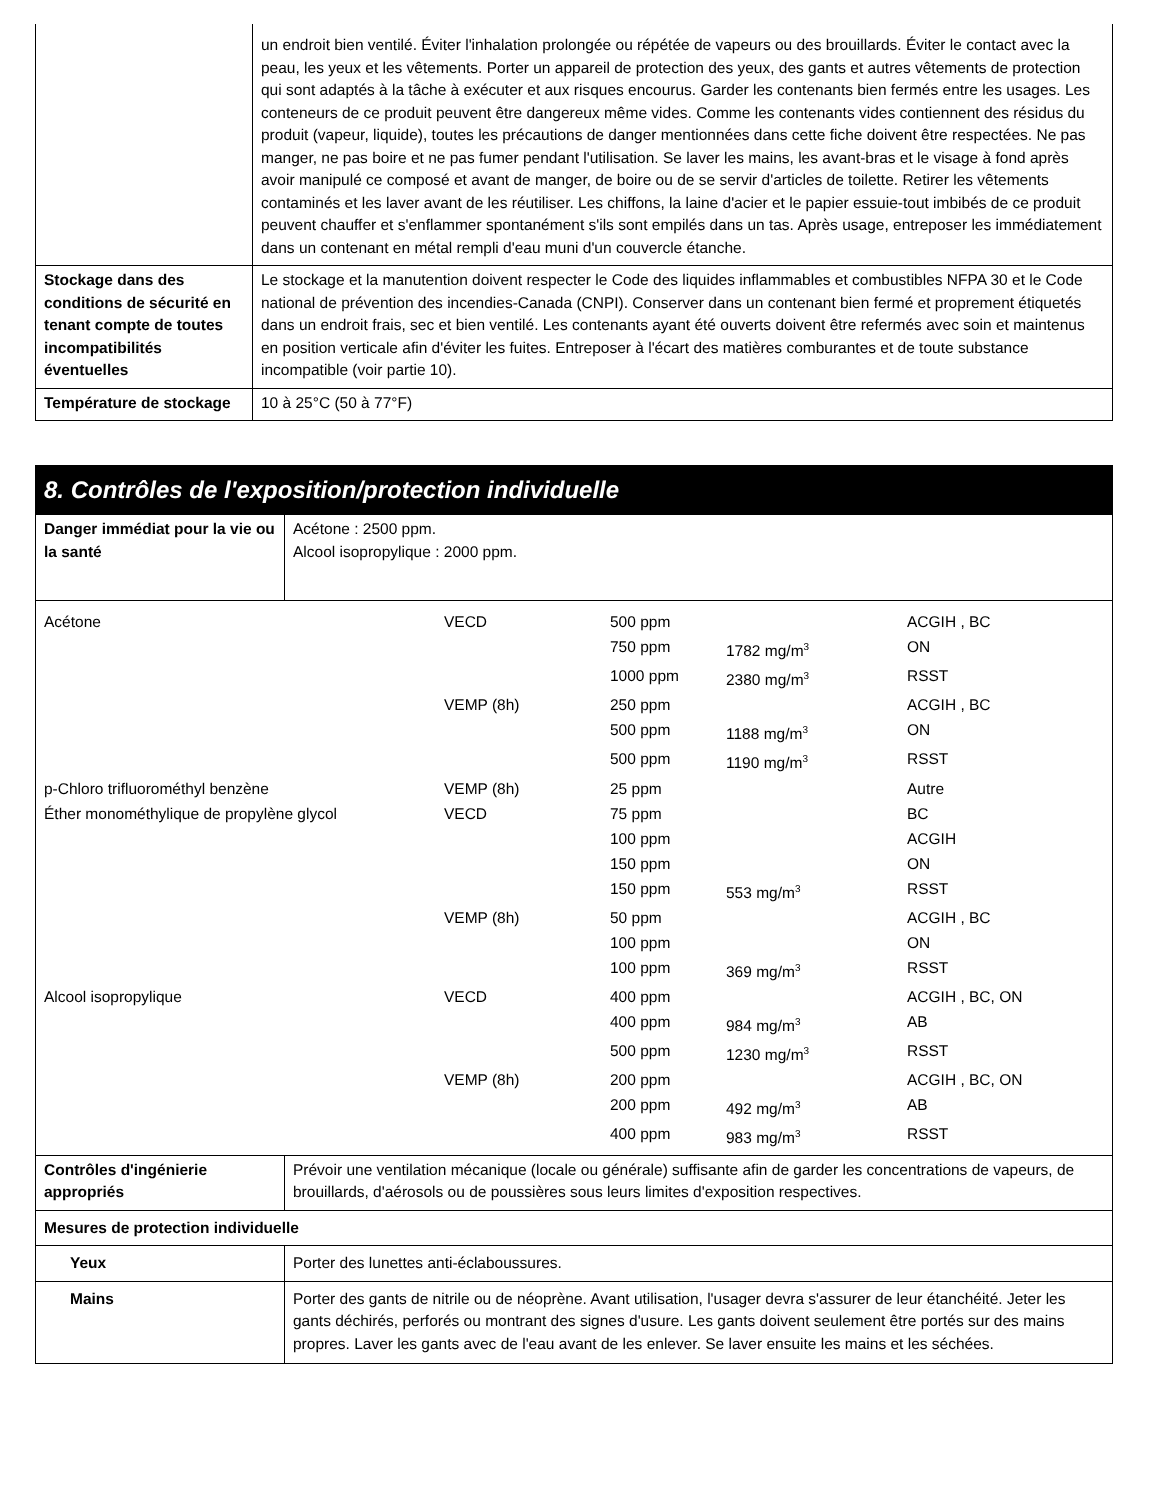| | un endroit bien ventilé. Éviter l'inhalation prolongée ou répétée de vapeurs ou des brouillards. Éviter le contact avec la peau, les yeux et les vêtements. Porter un appareil de protection des yeux, des gants et autres vêtements de protection qui sont adaptés à la tâche à exécuter et aux risques encourus. Garder les contenants bien fermés entre les usages. Les conteneurs de ce produit peuvent être dangereux même vides. Comme les contenants vides contiennent des résidus du produit (vapeur, liquide), toutes les précautions de danger mentionnées dans cette fiche doivent être respectées. Ne pas manger, ne pas boire et ne pas fumer pendant l'utilisation. Se laver les mains, les avant-bras et le visage à fond après avoir manipulé ce composé et avant de manger, de boire ou de se servir d'articles de toilette. Retirer les vêtements contaminés et les laver avant de les réutiliser. Les chiffons, la laine d'acier et le papier essuie-tout imbibés de ce produit peuvent chauffer et s'enflammer spontanément s'ils sont empilés dans un tas. Après usage, entreposer les immédiatement dans un contenant en métal rempli d'eau muni d'un couvercle étanche. |
| Stockage dans des conditions de sécurité en tenant compte de toutes incompatibilités éventuelles | Le stockage et la manutention doivent respecter le Code des liquides inflammables et combustibles NFPA 30 et le Code national de prévention des incendies-Canada (CNPI). Conserver dans un contenant bien fermé et proprement étiquetés dans un endroit frais, sec et bien ventilé. Les contenants ayant été ouverts doivent être refermés avec soin et maintenus en position verticale afin d'éviter les fuites. Entreposer à l'écart des matières comburantes et de toute substance incompatible (voir partie 10). |
| Température de stockage | 10 à 25°C (50 à 77°F) |
8. Contrôles de l'exposition/protection individuelle
| Danger immédiat pour la vie ou la santé | Acétone : 2500 ppm. Alcool isopropylique : 2000 ppm. |
| / Acétone / VECD / 500 ppm / / ACGIH , BC / / / / 750 ppm / 1782 mg/m<sup>3</sup> / ON / / / / 1000 ppm / 2380 mg/m<sup>3</sup> / RSST / / / VEMP (8h) / 250 ppm / / ACGIH , BC / / / / 500 ppm / 1188 mg/m<sup>3</sup> / ON / / / / 500 ppm / 1190 mg/m<sup>3</sup> / RSST / / p-Chloro trifluorométhyl benzène / VEMP (8h) / 25 ppm / / Autre / / Éther monométhylique de propylène glycol / VECD / 75 ppm / / BC / / / / 100 ppm / / ACGIH / / / / 150 ppm / / ON / / / / 150 ppm / 553 mg/m<sup>3</sup> / RSST / / / VEMP (8h) / 50 ppm / / ACGIH , BC / / / / 100 ppm / / ON / / / / 100 ppm / 369 mg/m<sup>3</sup> / RSST / / Alcool isopropylique / VECD / 400 ppm / / ACGIH , BC, ON / / / / 400 ppm / 984 mg/m<sup>3</sup> / AB / / / / 500 ppm / 1230 mg/m<sup>3</sup> / RSST / / / VEMP (8h) / 200 ppm / / ACGIH , BC, ON / / / / 200 ppm / 492 mg/m<sup>3</sup> / AB / / / / 400 ppm / 983 mg/m<sup>3</sup> / RSST / | |
| Contrôles d'ingénierie appropriés | Prévoir une ventilation mécanique (locale ou générale) suffisante afin de garder les concentrations de vapeurs, de brouillards, d'aérosols ou de poussières sous leurs limites d'exposition respectives. |
| Mesures de protection individuelle | |
| Yeux | Porter des lunettes anti-éclaboussures. |
| Mains | Porter des gants de nitrile ou de néoprène. Avant utilisation, l'usager devra s'assurer de leur étanchéité. Jeter les gants déchirés, perforés ou montrant des signes d'usure. Les gants doivent seulement être portés sur des mains propres. Laver les gants avec de l'eau avant de les enlever. Se laver ensuite les mains et les séchées. |